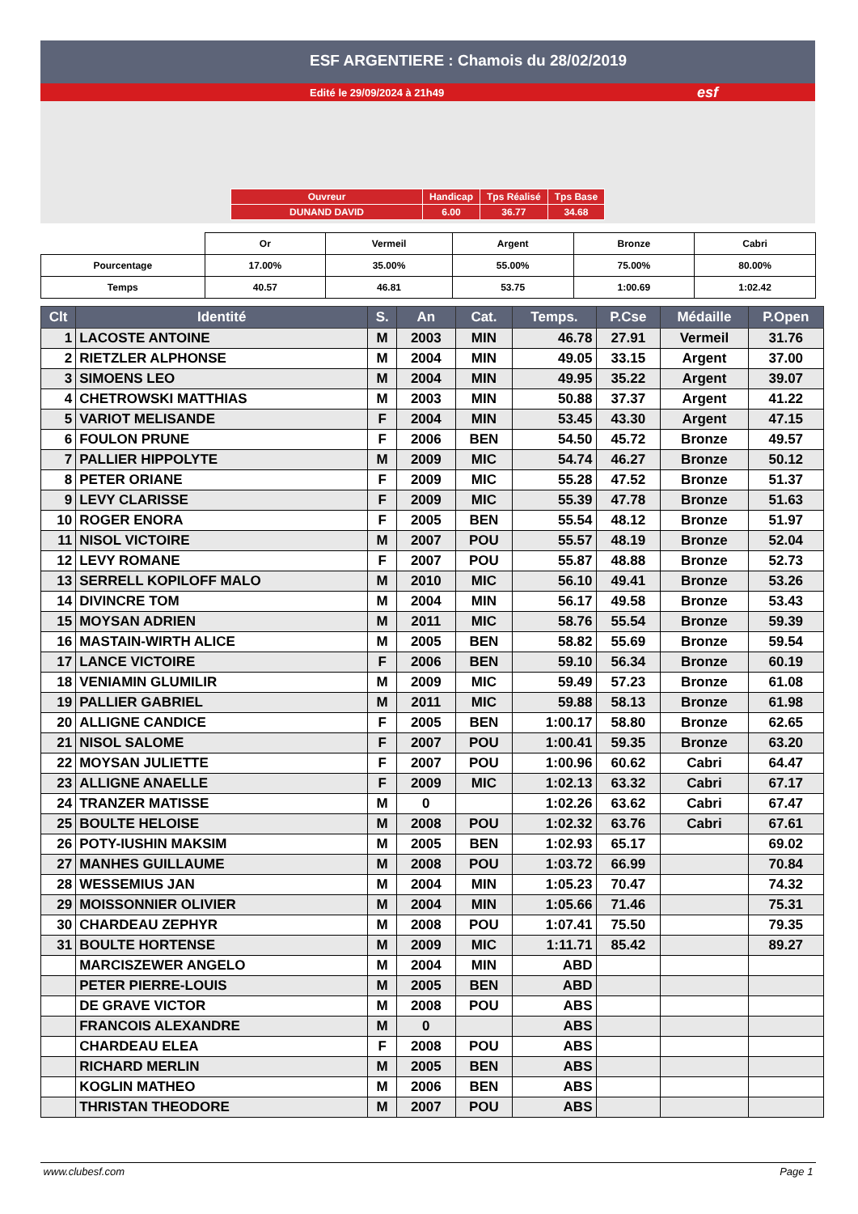ESF ARGENTIERE : Chamois du 28/02/2019
Edité le 29/09/2024 à 21h49 esf
| Ouvreur | Handicap | Tps Réalisé | Tps Base |
| DUNAND DAVID | 6.00 | 36.77 | 34.68 |
| | Or | Vermeil | Argent | Bronze | Cabri |
| Pourcentage | 17.00% | 35.00% | 55.00% | 75.00% | 80.00% |
| Temps | 40.57 | 46.81 | 53.75 | 1:00.69 | 1:02.42 |
| Clt | Identité | S. | An | Cat. | Temps. | P.Cse | Médaille | P.Open |
| --- | --- | --- | --- | --- | --- | --- | --- | --- |
| 1 | LACOSTE ANTOINE | M | 2003 | MIN | 46.78 | 27.91 | Vermeil | 31.76 |
| 2 | RIETZLER ALPHONSE | M | 2004 | MIN | 49.05 | 33.15 | Argent | 37.00 |
| 3 | SIMOENS LEO | M | 2004 | MIN | 49.95 | 35.22 | Argent | 39.07 |
| 4 | CHETROWSKI MATTHIAS | M | 2003 | MIN | 50.88 | 37.37 | Argent | 41.22 |
| 5 | VARIOT MELISANDE | F | 2004 | MIN | 53.45 | 43.30 | Argent | 47.15 |
| 6 | FOULON PRUNE | F | 2006 | BEN | 54.50 | 45.72 | Bronze | 49.57 |
| 7 | PALLIER HIPPOLYTE | M | 2009 | MIC | 54.74 | 46.27 | Bronze | 50.12 |
| 8 | PETER ORIANE | F | 2009 | MIC | 55.28 | 47.52 | Bronze | 51.37 |
| 9 | LEVY CLARISSE | F | 2009 | MIC | 55.39 | 47.78 | Bronze | 51.63 |
| 10 | ROGER ENORA | F | 2005 | BEN | 55.54 | 48.12 | Bronze | 51.97 |
| 11 | NISOL VICTOIRE | M | 2007 | POU | 55.57 | 48.19 | Bronze | 52.04 |
| 12 | LEVY ROMANE | F | 2007 | POU | 55.87 | 48.88 | Bronze | 52.73 |
| 13 | SERRELL KOPILOFF MALO | M | 2010 | MIC | 56.10 | 49.41 | Bronze | 53.26 |
| 14 | DIVINCRE TOM | M | 2004 | MIN | 56.17 | 49.58 | Bronze | 53.43 |
| 15 | MOYSAN ADRIEN | M | 2011 | MIC | 58.76 | 55.54 | Bronze | 59.39 |
| 16 | MASTAIN-WIRTH ALICE | M | 2005 | BEN | 58.82 | 55.69 | Bronze | 59.54 |
| 17 | LANCE VICTOIRE | F | 2006 | BEN | 59.10 | 56.34 | Bronze | 60.19 |
| 18 | VENIAMIN GLUMILIR | M | 2009 | MIC | 59.49 | 57.23 | Bronze | 61.08 |
| 19 | PALLIER GABRIEL | M | 2011 | MIC | 59.88 | 58.13 | Bronze | 61.98 |
| 20 | ALLIGNE CANDICE | F | 2005 | BEN | 1:00.17 | 58.80 | Bronze | 62.65 |
| 21 | NISOL SALOME | F | 2007 | POU | 1:00.41 | 59.35 | Bronze | 63.20 |
| 22 | MOYSAN JULIETTE | F | 2007 | POU | 1:00.96 | 60.62 | Cabri | 64.47 |
| 23 | ALLIGNE ANAELLE | F | 2009 | MIC | 1:02.13 | 63.32 | Cabri | 67.17 |
| 24 | TRANZER MATISSE | M | 0 | | 1:02.26 | 63.62 | Cabri | 67.47 |
| 25 | BOULTE HELOISE | M | 2008 | POU | 1:02.32 | 63.76 | Cabri | 67.61 |
| 26 | POTY-IUSHIN MAKSIM | M | 2005 | BEN | 1:02.93 | 65.17 | | 69.02 |
| 27 | MANHES GUILLAUME | M | 2008 | POU | 1:03.72 | 66.99 | | 70.84 |
| 28 | WESSEMIUS JAN | M | 2004 | MIN | 1:05.23 | 70.47 | | 74.32 |
| 29 | MOISSONNIER OLIVIER | M | 2004 | MIN | 1:05.66 | 71.46 | | 75.31 |
| 30 | CHARDEAU ZEPHYR | M | 2008 | POU | 1:07.41 | 75.50 | | 79.35 |
| 31 | BOULTE HORTENSE | M | 2009 | MIC | 1:11.71 | 85.42 | | 89.27 |
| | MARCISZEWER ANGELO | M | 2004 | MIN | ABD | | | |
| | PETER PIERRE-LOUIS | M | 2005 | BEN | ABD | | | |
| | DE GRAVE VICTOR | M | 2008 | POU | ABS | | | |
| | FRANCOIS ALEXANDRE | M | 0 | | ABS | | | |
| | CHARDEAU ELEA | F | 2008 | POU | ABS | | | |
| | RICHARD MERLIN | M | 2005 | BEN | ABS | | | |
| | KOGLIN MATHEO | M | 2006 | BEN | ABS | | | |
| | THRISTAN THEODORE | M | 2007 | POU | ABS | | | |
www.clubesf.com Page 1